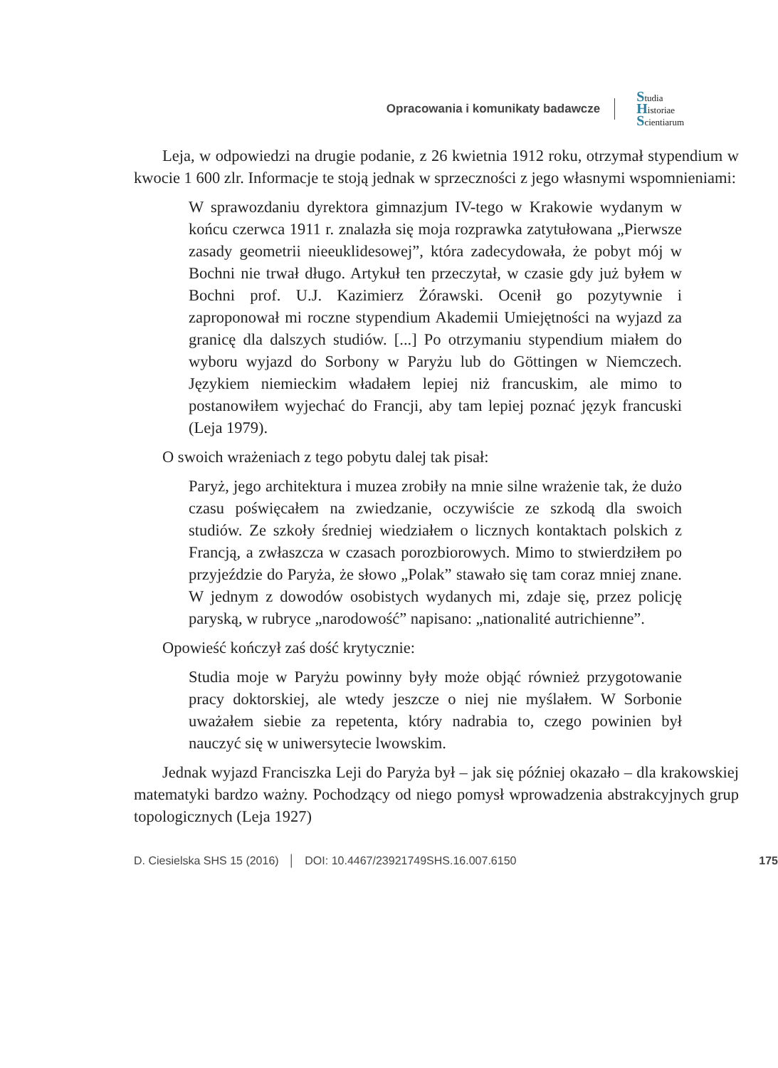Opracowania i komunikaty badawcze
Studia
Historiae
Scientiarum
Leja, w odpowiedzi na drugie podanie, z 26 kwietnia 1912 roku, otrzymał stypendium w kwocie 1 600 zlr. Informacje te stoją jednak w sprzeczności z jego własnymi wspomnieniami:
W sprawozdaniu dyrektora gimnazjum IV-tego w Krakowie wydanym w końcu czerwca 1911 r. znalazła się moja rozprawka zatytułowana „Pierwsze zasady geometrii nieeuklidesowej”, która zadecydowała, że pobyt mój w Bochni nie trwał długo. Artykuł ten przeczytał, w czasie gdy już byłem w Bochni prof. U.J. Kazimierz Żórawski. Ocenił go pozytywnie i zaproponował mi roczne stypendium Akademii Umiejętności na wyjazd za granicę dla dalszych studiów. [...] Po otrzymaniu stypendium miałem do wyboru wyjazd do Sorbony w Paryżu lub do Göttingen w Niemczech. Językiem niemieckim władałem lepiej niż francuskim, ale mimo to postanowiłem wyjechać do Francji, aby tam lepiej poznać język francuski (Leja 1979).
O swoich wrażeniach z tego pobytu dalej tak pisał:
Paryż, jego architektura i muzea zrobiły na mnie silne wrażenie tak, że dużo czasu poświęcałem na zwiedzanie, oczywiście ze szkodą dla swoich studiów. Ze szkoły średniej wiedziałem o licznych kontaktach polskich z Francją, a zwłaszcza w czasach porozbiorowych. Mimo to stwierdziłem po przyjeździe do Paryża, że słowo „Polak” stawało się tam coraz mniej znane. W jednym z dowodów osobistych wydanych mi, zdaje się, przez policję paryską, w rubryce „narodowość” napisano: „nationalité autrichienne”.
Opowieść kończył zaś dość krytycznie:
Studia moje w Paryżu powinny były może objąć również przygotowanie pracy doktorskiej, ale wtedy jeszcze o niej nie myślałem. W Sorbonie uważałem siebie za repetenta, który nadrabia to, czego powinien był nauczyć się w uniwersytecie lwowskim.
Jednak wyjazd Franciszka Leji do Paryża był – jak się później okazało – dla krakowskiej matematyki bardzo ważny. Pochodzący od niego pomysł wprowadzenia abstrakcyjnych grup topologicznych (Leja 1927)
D. Ciesielska SHS 15 (2016) │ DOI: 10.4467/23921749SHS.16.007.6150 175